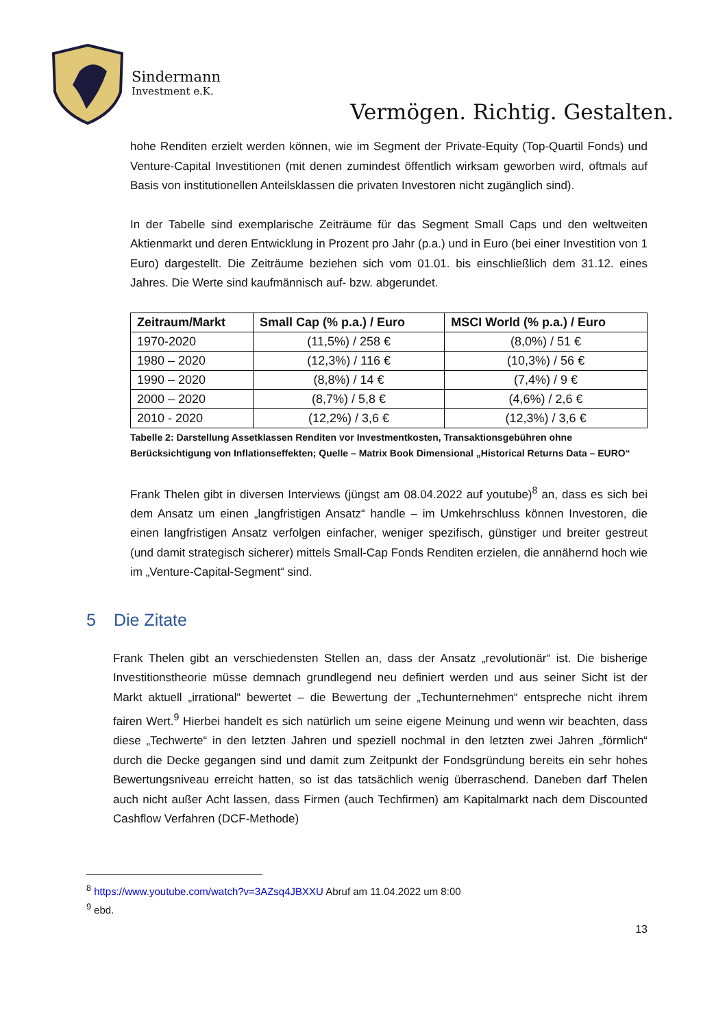Sindermann
Investment e.K.
Vermögen. Richtig. Gestalten.
hohe Renditen erzielt werden können, wie im Segment der Private-Equity (Top-Quartil Fonds) und Venture-Capital Investitionen (mit denen zumindest öffentlich wirksam geworben wird, oftmals auf Basis von institutionellen Anteilsklassen die privaten Investoren nicht zugänglich sind).
In der Tabelle sind exemplarische Zeiträume für das Segment Small Caps und den weltweiten Aktienmarkt und deren Entwicklung in Prozent pro Jahr (p.a.) und in Euro (bei einer Investition von 1 Euro) dargestellt. Die Zeiträume beziehen sich vom 01.01. bis einschließlich dem 31.12. eines Jahres. Die Werte sind kaufmännisch auf- bzw. abgerundet.
| Zeitraum/Markt | Small Cap (% p.a.) / Euro | MSCI World (% p.a.) / Euro |
| --- | --- | --- |
| 1970-2020 | (11,5%) / 258 € | (8,0%) / 51 € |
| 1980 – 2020 | (12,3%) / 116 € | (10,3%) / 56 € |
| 1990 – 2020 | (8,8%) / 14 € | (7,4%) / 9 € |
| 2000 – 2020 | (8,7%) / 5,8 € | (4,6%) / 2,6 € |
| 2010 - 2020 | (12,2%) / 3,6 € | (12,3%) / 3,6 € |
Tabelle 2: Darstellung Assetklassen Renditen vor Investmentkosten, Transaktionsgebühren ohne Berücksichtigung von Inflationseffekten; Quelle – Matrix Book Dimensional „Historical Returns Data – EURO“
Frank Thelen gibt in diversen Interviews (jüngst am 08.04.2022 auf youtube)<sup>8</sup> an, dass es sich bei dem Ansatz um einen „langfristigen Ansatz“ handle – im Umkehrschluss können Investoren, die einen langfristigen Ansatz verfolgen einfacher, weniger spezifisch, günstiger und breiter gestreut (und damit strategisch sicherer) mittels Small-Cap Fonds Renditen erzielen, die annähernd hoch wie im „Venture-Capital-Segment“ sind.
5 Die Zitate
Frank Thelen gibt an verschiedensten Stellen an, dass der Ansatz „revolutionär“ ist. Die bisherige Investitionstheorie müsse demnach grundlegend neu definiert werden und aus seiner Sicht ist der Markt aktuell „irrational“ bewertet – die Bewertung der „Techunternehmen“ entspreche nicht ihrem fairen Wert.<sup>9</sup> Hierbei handelt es sich natürlich um seine eigene Meinung und wenn wir beachten, dass diese „Techwerte“ in den letzten Jahren und speziell nochmal in den letzten zwei Jahren „förmlich“ durch die Decke gegangen sind und damit zum Zeitpunkt der Fondsgründung bereits ein sehr hohes Bewertungsniveau erreicht hatten, so ist das tatsächlich wenig überraschend. Daneben darf Thelen auch nicht außer Acht lassen, dass Firmen (auch Techfirmen) am Kapitalmarkt nach dem Discounted Cashflow Verfahren (DCF-Methode)
<sup>8</sup> https://www.youtube.com/watch?v=3AZsq4JBXXU Abruf am 11.04.2022 um 8:00
<sup>9</sup> ebd.
13